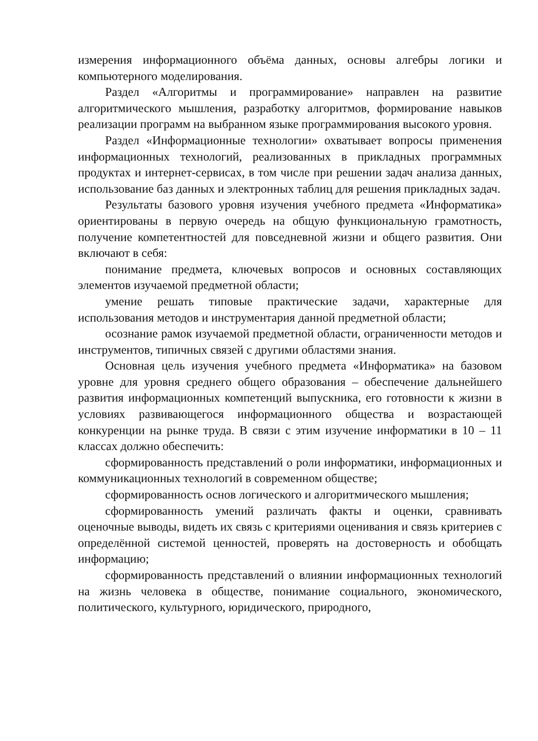измерения информационного объёма данных, основы алгебры логики и компьютерного моделирования.
Раздел «Алгоритмы и программирование» направлен на развитие алгоритмического мышления, разработку алгоритмов, формирование навыков реализации программ на выбранном языке программирования высокого уровня.
Раздел «Информационные технологии» охватывает вопросы применения информационных технологий, реализованных в прикладных программных продуктах и интернет-сервисах, в том числе при решении задач анализа данных, использование баз данных и электронных таблиц для решения прикладных задач.
Результаты базового уровня изучения учебного предмета «Информатика» ориентированы в первую очередь на общую функциональную грамотность, получение компетентностей для повседневной жизни и общего развития. Они включают в себя:
понимание предмета, ключевых вопросов и основных составляющих элементов изучаемой предметной области;
умение решать типовые практические задачи, характерные для использования методов и инструментария данной предметной области;
осознание рамок изучаемой предметной области, ограниченности методов и инструментов, типичных связей с другими областями знания.
Основная цель изучения учебного предмета «Информатика» на базовом уровне для уровня среднего общего образования – обеспечение дальнейшего развития информационных компетенций выпускника, его готовности к жизни в условиях развивающегося информационного общества и возрастающей конкуренции на рынке труда. В связи с этим изучение информатики в 10 – 11 классах должно обеспечить:
сформированность представлений о роли информатики, информационных и коммуникационных технологий в современном обществе;
сформированность основ логического и алгоритмического мышления;
сформированность умений различать факты и оценки, сравнивать оценочные выводы, видеть их связь с критериями оценивания и связь критериев с определённой системой ценностей, проверять на достоверность и обобщать информацию;
сформированность представлений о влиянии информационных технологий на жизнь человека в обществе, понимание социального, экономического, политического, культурного, юридического, природного,